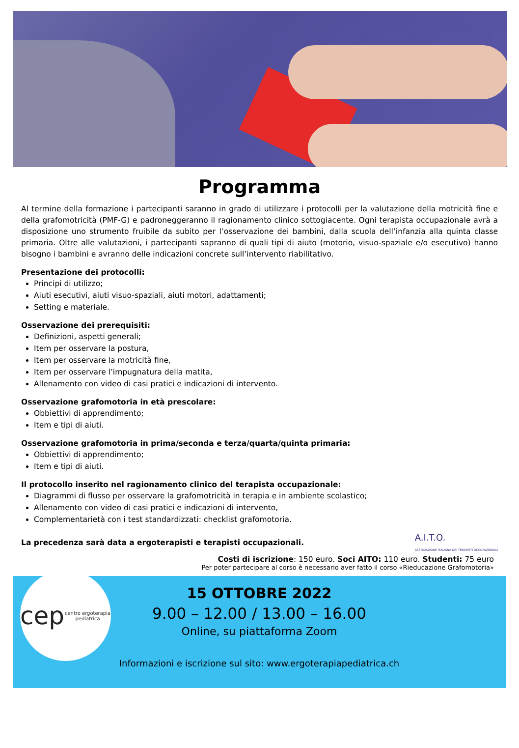Programma
Al termine della formazione i partecipanti saranno in grado di utilizzare i protocolli per la valutazione della motricità fine e della grafomotricità (PMF-G) e padroneggeranno il ragionamento clinico sottogiacente. Ogni terapista occupazionale avrà a disposizione uno strumento fruibile da subito per l’osservazione dei bambini, dalla scuola dell’infanzia alla quinta classe primaria. Oltre alle valutazioni, i partecipanti sapranno di quali tipi di aiuto (motorio, visuo-spaziale e/o esecutivo) hanno bisogno i bambini e avranno delle indicazioni concrete sull’intervento riabilitativo.
Presentazione dei protocolli:
Principi di utilizzo;
Aiuti esecutivi, aiuti visuo-spaziali, aiuti motori, adattamenti;
Setting e materiale.
Osservazione dei prerequisiti:
Definizioni, aspetti generali;
Item per osservare la postura,
Item per osservare la motricità fine,
Item per osservare l’impugnatura della matita,
Allenamento con video di casi pratici e indicazioni di intervento.
Osservazione grafomotoria in età prescolare:
Obbiettivi di apprendimento;
Item e tipi di aiuti.
Osservazione grafomotoria in prima/seconda e terza/quarta/quinta primaria:
Obbiettivi di apprendimento;
Item e tipi di aiuti.
Il protocollo inserito nel ragionamento clinico del terapista occupazionale:
Diagrammi di flusso per osservare la grafomotricità in terapia e in ambiente scolastico;
Allenamento con video di casi pratici e indicazioni di intervento,
Complementarietà con i test standardizzati: checklist grafomotoria.
La precedenza sarà data a ergoterapisti e terapisti occupazionali. A.I.T.O.
ASSOCIAZIONE ITALIANA DEI TERAPISTI OCCUPAZIONALI
Costi di iscrizione: 150 euro. Soci AITO: 110 euro. Studenti: 75 euro
Per poter partecipare al corso è necessario aver fatto il corso «Rieducazione Grafomotoria»
cep centro ergoterapia pediatrica
15 OTTOBRE 2022
9.00 – 12.00 / 13.00 – 16.00
Online, su piattaforma Zoom
Informazioni e iscrizione sul sito: www.ergoterapiapediatrica.ch